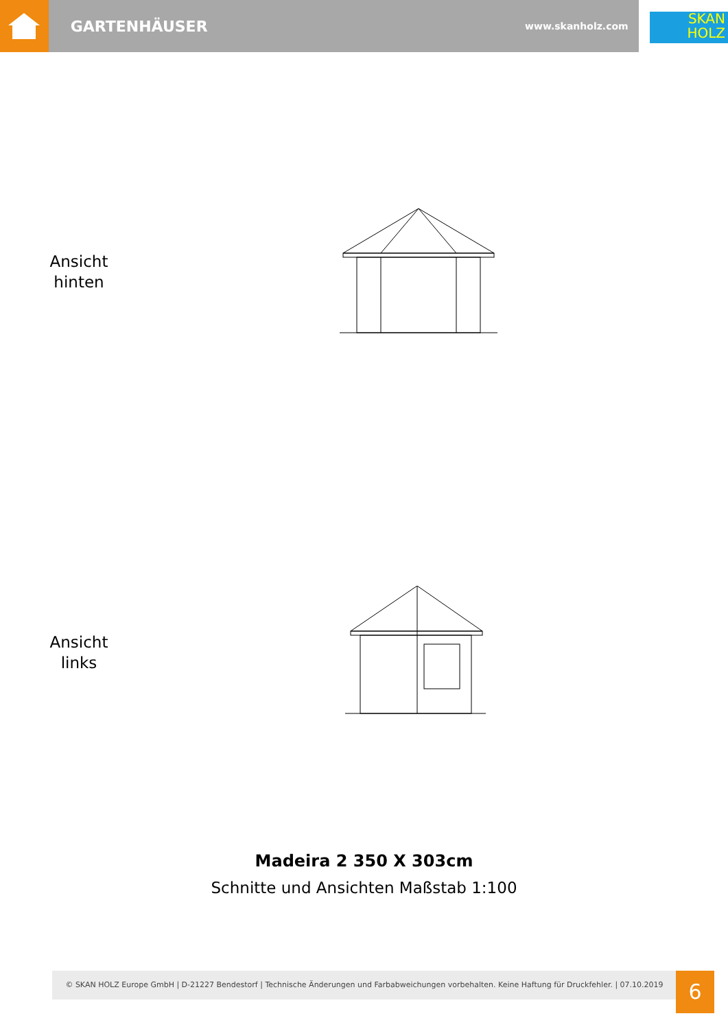GARTENHÄUSER
www.skanholz.com
SKAN
HOLZ
Ansicht
hinten
Ansicht
links
Madeira 2 350 X 303cm
Schnitte und Ansichten Maßstab 1:100
© SKAN HOLZ Europe GmbH | D-21227 Bendestorf | Technische Änderungen und Farbabweichungen vorbehalten. Keine Haftung für Druckfehler. | 07.10.2019
6